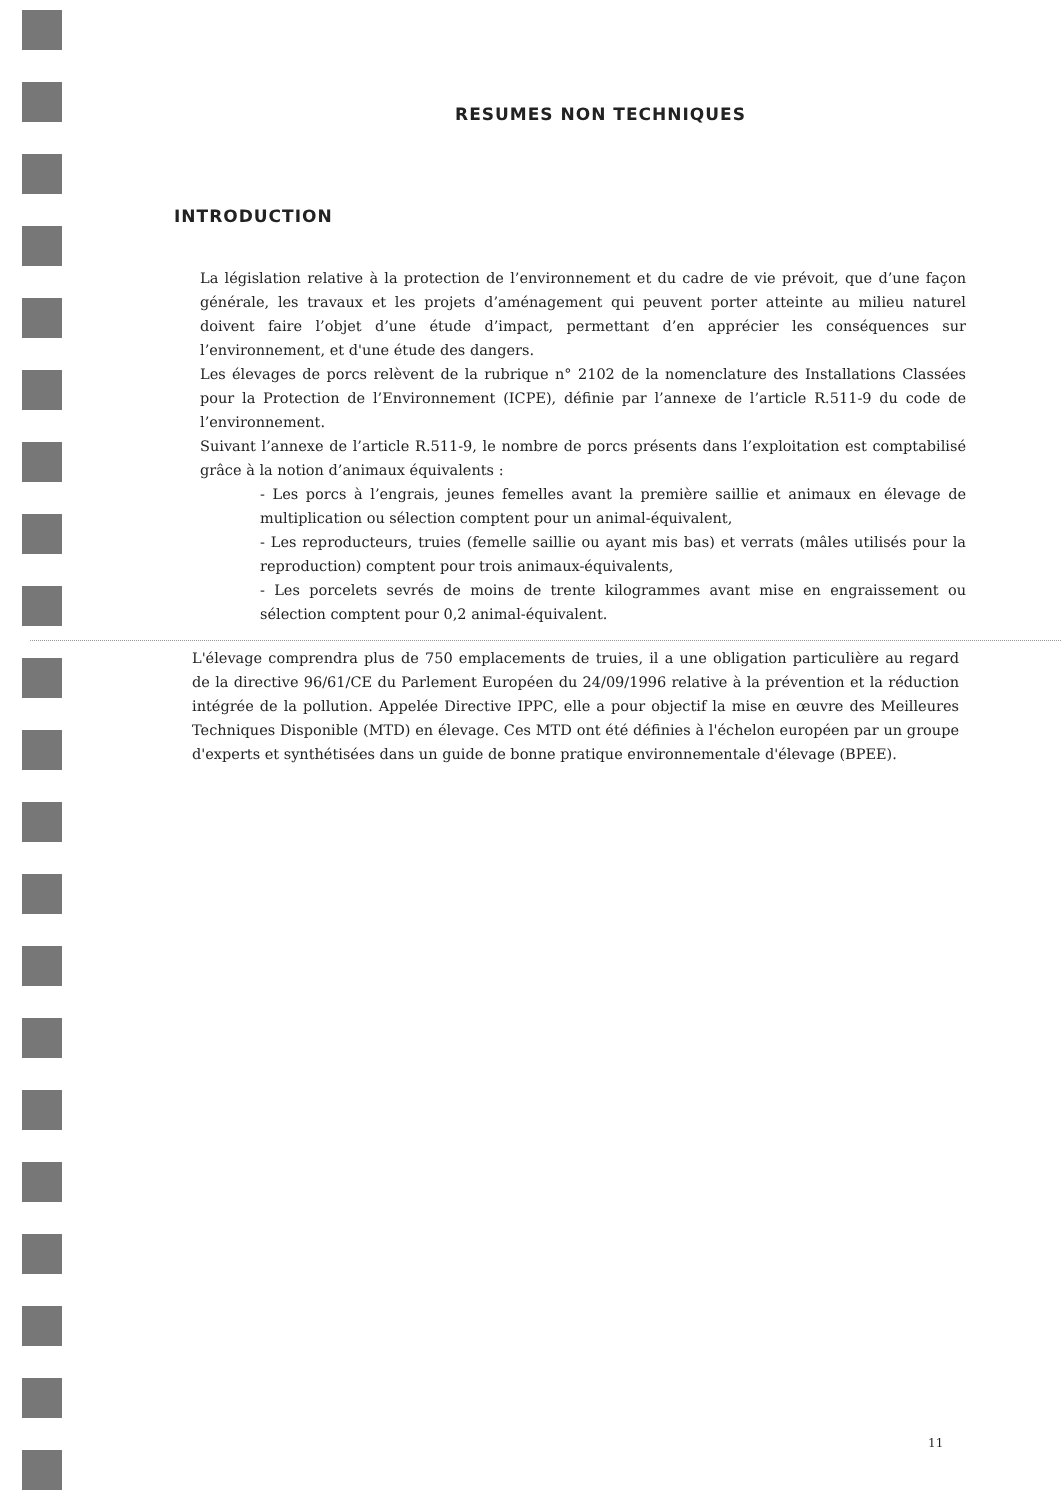RESUMES NON TECHNIQUES
INTRODUCTION
La législation relative à la protection de l’environnement et du cadre de vie prévoit, que d’une façon générale, les travaux et les projets d’aménagement qui peuvent porter atteinte au milieu naturel doivent faire l’objet d’une étude d’impact, permettant d’en apprécier les conséquences sur l’environnement, et d'une étude des dangers.
Les élevages de porcs relèvent de la rubrique n° 2102 de la nomenclature des Installations Classées pour la Protection de l’Environnement (ICPE), définie par l’annexe de l’article R.511-9 du code de l’environnement.
Suivant l’annexe de l’article R.511-9, le nombre de porcs présents dans l’exploitation est comptabilisé grâce à la notion d’animaux équivalents :
- Les porcs à l’engrais, jeunes femelles avant la première saillie et animaux en élevage de multiplication ou sélection comptent pour un animal-équivalent,
- Les reproducteurs, truies (femelle saillie ou ayant mis bas) et verrats (mâles utilisés pour la reproduction) comptent pour trois animaux-équivalents,
- Les porcelets sevrés de moins de trente kilogrammes avant mise en engraissement ou sélection comptent pour 0,2 animal-équivalent.
L'élevage comprendra plus de 750 emplacements de truies, il a une obligation particulière au regard de la directive 96/61/CE du Parlement Européen du 24/09/1996 relative à la prévention et la réduction intégrée de la pollution. Appelée Directive IPPC, elle a pour objectif la mise en œuvre des Meilleures Techniques Disponible (MTD) en élevage. Ces MTD ont été définies à l'échelon européen par un groupe d'experts et synthétisées dans un guide de bonne pratique environnementale d'élevage (BPEE).
11